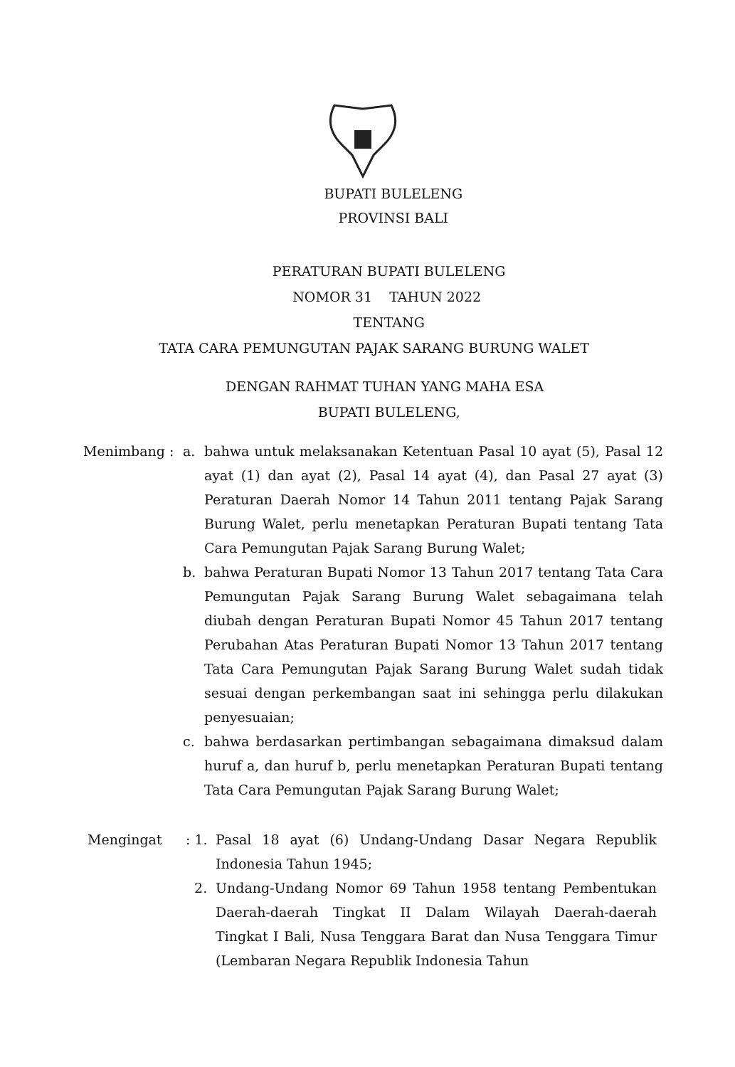BUPATI BULELENG
PROVINSI BALI
PERATURAN BUPATI BULELENG
NOMOR 31 TAHUN 2022
TENTANG
TATA CARA PEMUNGUTAN PAJAK SARANG BURUNG WALET
DENGAN RAHMAT TUHAN YANG MAHA ESA
BUPATI BULELENG,
| Menimbang : | a. | bahwa untuk melaksanakan Ketentuan Pasal 10 ayat (5), Pasal 12 ayat (1) dan ayat (2), Pasal 14 ayat (4), dan Pasal 27 ayat (3) Peraturan Daerah Nomor 14 Tahun 2011 tentang Pajak Sarang Burung Walet, perlu menetapkan Peraturan Bupati tentang Tata Cara Pemungutan Pajak Sarang Burung Walet; |
| | b. | bahwa Peraturan Bupati Nomor 13 Tahun 2017 tentang Tata Cara Pemungutan Pajak Sarang Burung Walet sebagaimana telah diubah dengan Peraturan Bupati Nomor 45 Tahun 2017 tentang Perubahan Atas Peraturan Bupati Nomor 13 Tahun 2017 tentang Tata Cara Pemungutan Pajak Sarang Burung Walet sudah tidak sesuai dengan perkembangan saat ini sehingga perlu dilakukan penyesuaian; |
| | c. | bahwa berdasarkan pertimbangan sebagaimana dimaksud dalam huruf a, dan huruf b, perlu menetapkan Peraturan Bupati tentang Tata Cara Pemungutan Pajak Sarang Burung Walet; |
| Mengingat | : 1. | Pasal 18 ayat (6) Undang-Undang Dasar Negara Republik Indonesia Tahun 1945; |
| | 2. | Undang-Undang Nomor 69 Tahun 1958 tentang Pembentukan Daerah-daerah Tingkat II Dalam Wilayah Daerah-daerah Tingkat I Bali, Nusa Tenggara Barat dan Nusa Tenggara Timur (Lembaran Negara Republik Indonesia Tahun |